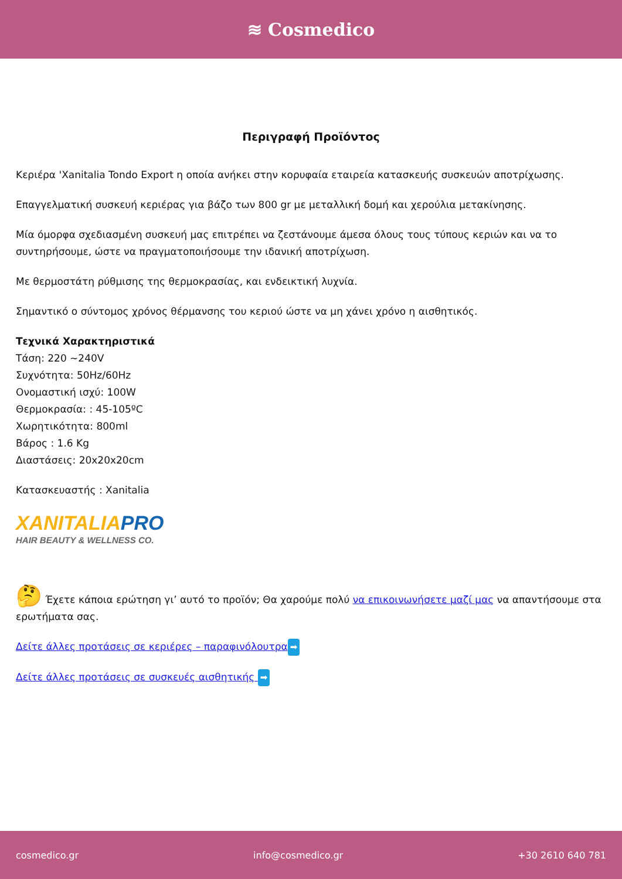≋ Cosmedico
Περιγραφή Προϊόντος
Κεριέρα 'Xanitalia Tondo Export η οποία ανήκει στην κορυφαία εταιρεία κατασκευής συσκευών αποτρίχωσης.
Επαγγελματική συσκευή κεριέρας για βάζο των 800 gr με μεταλλική δομή και χερούλια μετακίνησης.
Μία όμορφα σχεδιασμένη συσκευή μας επιτρέπει να ζεστάνουμε άμεσα όλους τους τύπους κεριών και να το συντηρήσουμε, ώστε να πραγματοποιήσουμε την ιδανική αποτρίχωση.
Με θερμοστάτη ρύθμισης της θερμοκρασίας, και ενδεικτική λυχνία.
Σημαντικό ο σύντομος χρόνος θέρμανσης του κεριού ώστε να μη χάνει χρόνο η αισθητικός.
Τεχνικά Χαρακτηριστικά
Τάση: 220 ~240V
Συχνότητα: 50Hz/60Hz
Ονομαστική ισχύ: 100W
Θερμοκρασία: : 45-105ºC
Χωρητικότητα: 800ml
Βάρος : 1.6 Kg
Διαστάσεις: 20x20x20cm
Κατασκευαστής : Xanitalia
XANITALIA PRO
HAIR BEAUTY & WELLNESS CO.
🤔 Έχετε κάποια ερώτηση γι’ αυτό το προϊόν; Θα χαρούμε πολύ να επικοινωνήσετε μαζί μας να απαντήσουμε στα ερωτήματα σας.
Δείτε άλλες προτάσεις σε κεριέρες – παραφινόλουτρα ➡
Δείτε άλλες προτάσεις σε συσκευές αισθητικής ➡
cosmedico.gr info@cosmedico.gr +30 2610 640 781